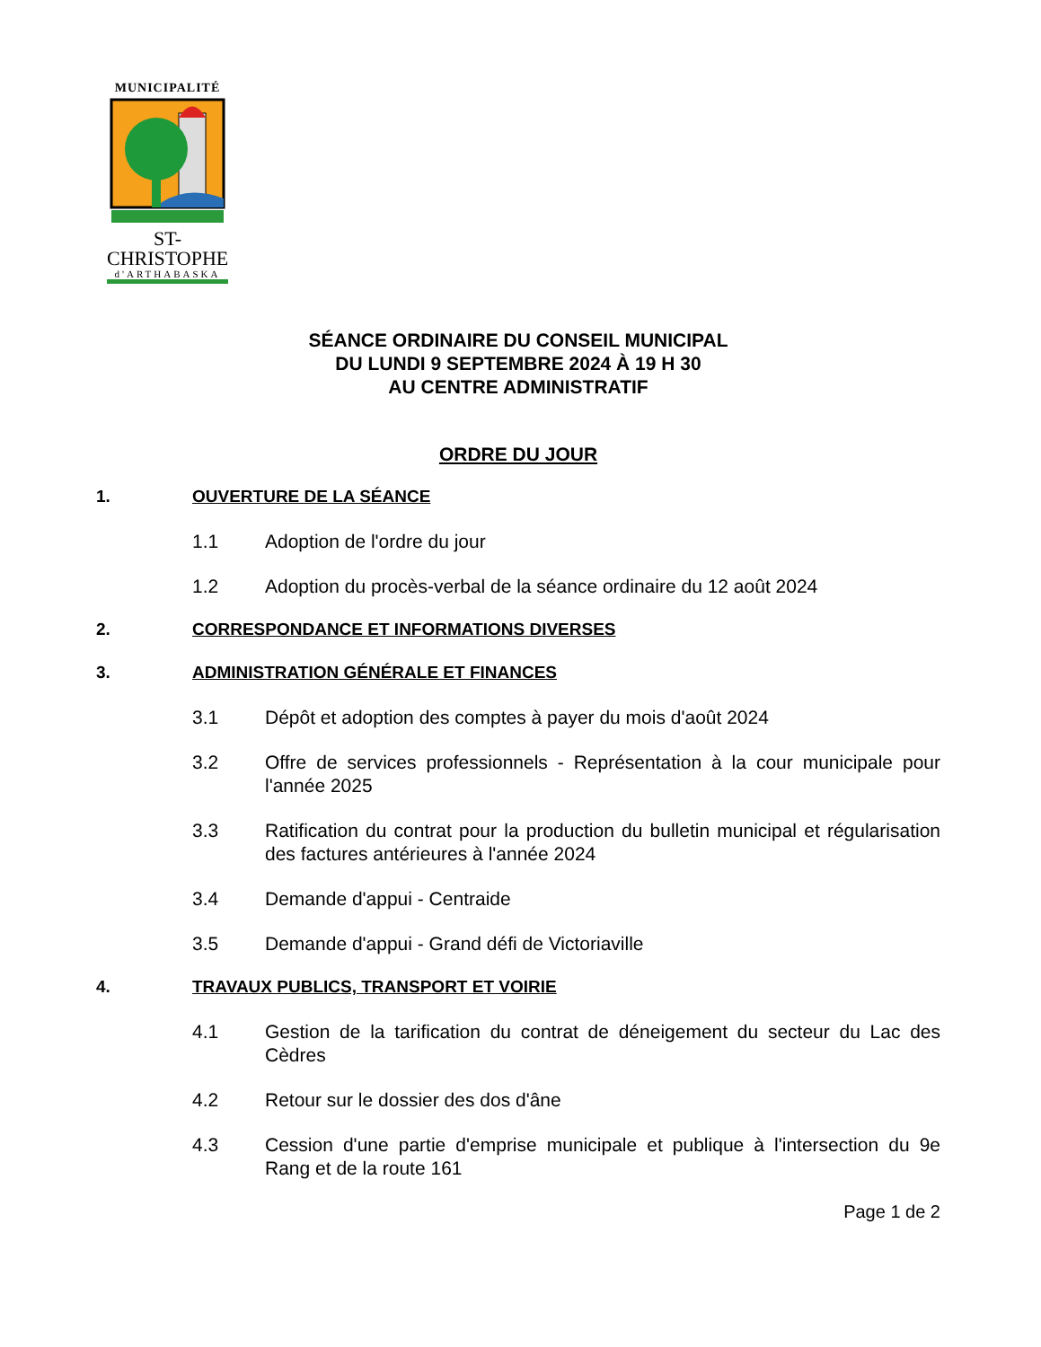MUNICIPALITÉ
ST-CHRISTOPHE
d'ARTHABASKA
SÉANCE ORDINAIRE DU CONSEIL MUNICIPAL
DU LUNDI 9 SEPTEMBRE 2024 À 19 H 30
AU CENTRE ADMINISTRATIF
ORDRE DU JOUR
1. OUVERTURE DE LA SÉANCE
1.1 Adoption de l'ordre du jour
1.2 Adoption du procès-verbal de la séance ordinaire du 12 août 2024
2. CORRESPONDANCE ET INFORMATIONS DIVERSES
3. ADMINISTRATION GÉNÉRALE ET FINANCES
3.1 Dépôt et adoption des comptes à payer du mois d'août 2024
3.2 Offre de services professionnels - Représentation à la cour municipale pour l'année 2025
3.3 Ratification du contrat pour la production du bulletin municipal et régularisation des factures antérieures à l'année 2024
3.4 Demande d'appui - Centraide
3.5 Demande d'appui - Grand défi de Victoriaville
4. TRAVAUX PUBLICS, TRANSPORT ET VOIRIE
4.1 Gestion de la tarification du contrat de déneigement du secteur du Lac des Cèdres
4.2 Retour sur le dossier des dos d'âne
4.3 Cession d'une partie d'emprise municipale et publique à l'intersection du 9e Rang et de la route 161
Page 1 de 2